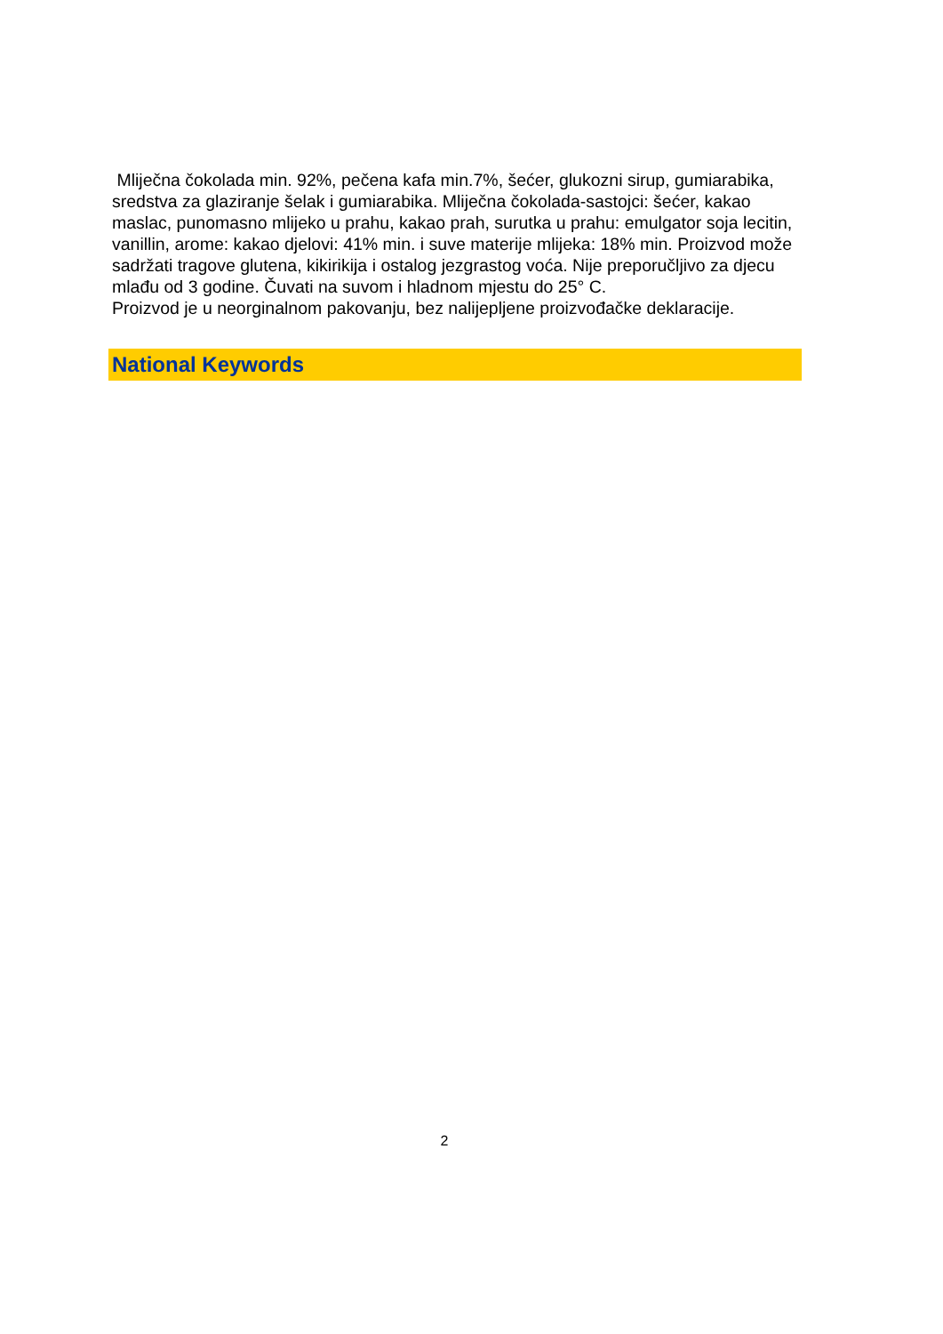Mliječna čokolada min. 92%, pečena kafa min.7%, šećer, glukozni sirup, gumiarabika, sredstva za glaziranje šelak i gumiarabika. Mliječna čokolada-sastojci: šećer, kakao maslac, punomasno mlijeko u prahu, kakao prah, surutka u prahu: emulgator soja lecitin, vanillin, arome: kakao djelovi: 41% min. i suve materije mlijeka: 18% min. Proizvod može sadržati tragove glutena, kikirikija i ostalog jezgrastog voća. Nije preporučljivo za djecu mlađu od 3 godine. Čuvati na suvom i hladnom mjestu do 25° C.
Proizvod je u neorginalnom pakovanju, bez nalijepljene proizvođačke deklaracije.
National Keywords
2